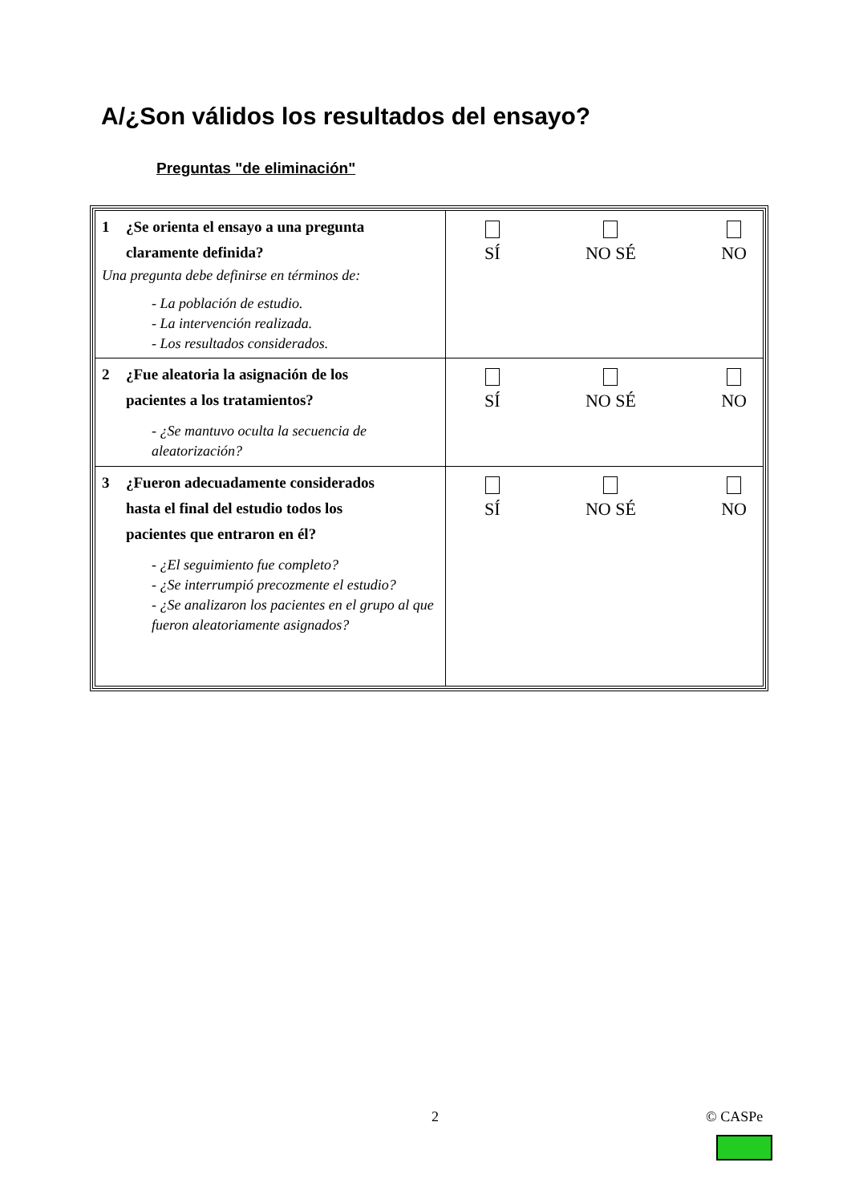A/¿Son válidos los resultados del ensayo?
Preguntas "de eliminación"
| 1 ¿Se orienta el ensayo a una pregunta claramente definida? Una pregunta debe definirse en términos de: - La población de estudio. - La intervención realizada. - Los resultados considerados. | SÍ NO SÉ NO |
| 2 ¿Fue aleatoria la asignación de los pacientes a los tratamientos? - ¿Se mantuvo oculta la secuencia de aleatorización? | SÍ NO SÉ NO |
| 3 ¿Fueron adecuadamente considerados hasta el final del estudio todos los pacientes que entraron en él? - ¿El seguimiento fue completo? - ¿Se interrumpió precozmente el estudio? - ¿Se analizaron los pacientes en el grupo al que fueron aleatoriamente asignados? | SÍ NO SÉ NO |
2 © CASPe